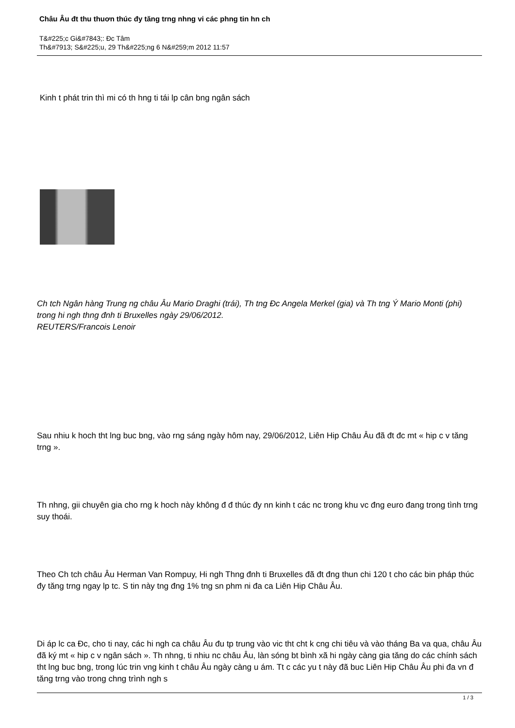Châu Âu đt thu thuơn thúc đy tăng trng nhng vi các phng tin hn ch
T&#225;c Gi&#7843;: Đc Tâm
Th&#7913; S&#225;u, 29 Th&#225;ng 6 N&#259;m 2012 11:57
Kinh t phát trin thì mi có th hng ti tái lp cân bng ngân sách
Ch tch Ngân hàng Trung ng châu Âu Mario Draghi (trái), Th tng Đc Angela Merkel (gia) và Th tng Ý Mario Monti (phi) trong hi ngh thng đnh ti Bruxelles ngày 29/06/2012.
REUTERS/Francois Lenoir
Sau nhiu k hoch tht lng buc bng, vào rng sáng ngày hôm nay, 29/06/2012, Liên Hip Châu Âu đã đt đc mt « hip c v tăng trng ».
Th nhng, gii chuyên gia cho rng k hoch này không đ đ thúc đy nn kinh t các nc trong khu vc đng euro đang trong tình trng suy thoái.
Theo Ch tch châu Âu Herman Van Rompuy, Hi ngh Thng đnh ti Bruxelles đã đt đng thun chi 120 t cho các bin pháp thúc đy tăng trng ngay lp tc. S tin này tng đng 1% tng sn phm ni đa ca Liên Hip Châu Âu.
Di áp lc ca Đc, cho ti nay, các hi ngh ca châu Âu đu tp trung vào vic tht cht k cng chi tiêu và vào tháng Ba va qua, châu Âu đã ký mt « hip c v ngân sách ». Th nhng, ti nhiu nc châu Âu, làn sóng bt bình xã hi ngày càng gia tăng do các chính sách tht lng buc bng, trong lúc trin vng kinh t châu Âu ngày càng u ám. Tt c các yu t này đã buc Liên Hip Châu Âu phi đa vn đ tăng trng vào trong chng trình ngh s
1 / 3